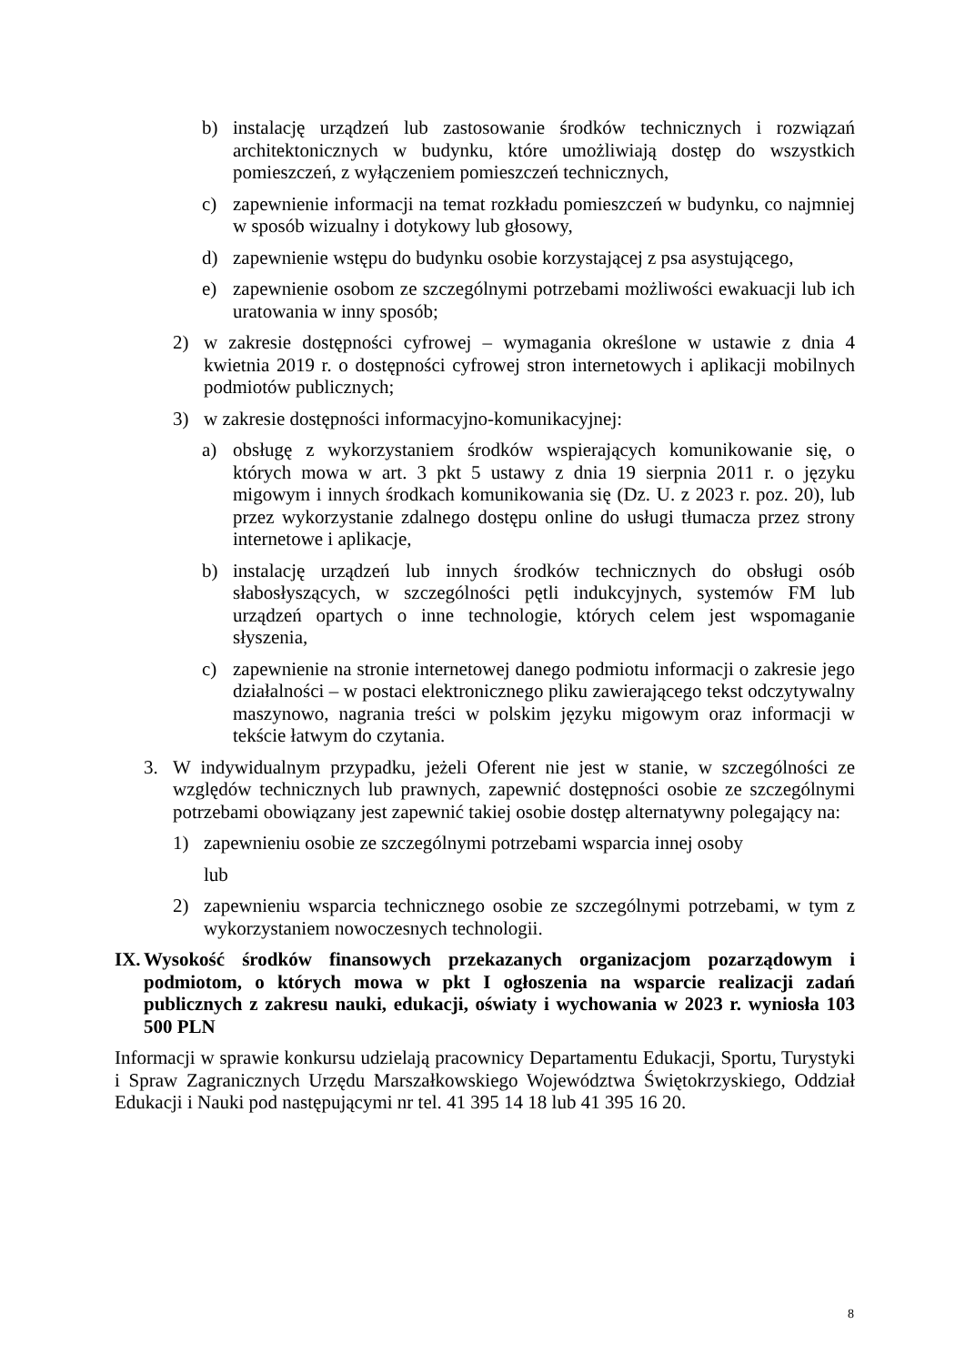b) instalację urządzeń lub zastosowanie środków technicznych i rozwiązań architektonicznych w budynku, które umożliwiają dostęp do wszystkich pomieszczeń, z wyłączeniem pomieszczeń technicznych,
c) zapewnienie informacji na temat rozkładu pomieszczeń w budynku, co najmniej w sposób wizualny i dotykowy lub głosowy,
d) zapewnienie wstępu do budynku osobie korzystającej z psa asystującego,
e) zapewnienie osobom ze szczególnymi potrzebami możliwości ewakuacji lub ich uratowania w inny sposób;
2) w zakresie dostępności cyfrowej – wymagania określone w ustawie z dnia 4 kwietnia 2019 r. o dostępności cyfrowej stron internetowych i aplikacji mobilnych podmiotów publicznych;
3) w zakresie dostępności informacyjno-komunikacyjnej:
a) obsługę z wykorzystaniem środków wspierających komunikowanie się, o których mowa w art. 3 pkt 5 ustawy z dnia 19 sierpnia 2011 r. o języku migowym i innych środkach komunikowania się (Dz. U. z 2023 r. poz. 20), lub przez wykorzystanie zdalnego dostępu online do usługi tłumacza przez strony internetowe i aplikacje,
b) instalację urządzeń lub innych środków technicznych do obsługi osób słabosłyszących, w szczególności pętli indukcyjnych, systemów FM lub urządzeń opartych o inne technologie, których celem jest wspomaganie słyszenia,
c) zapewnienie na stronie internetowej danego podmiotu informacji o zakresie jego działalności – w postaci elektronicznego pliku zawierającego tekst odczytywalny maszynowo, nagrania treści w polskim języku migowym oraz informacji w tekście łatwym do czytania.
3. W indywidualnym przypadku, jeżeli Oferent nie jest w stanie, w szczególności ze względów technicznych lub prawnych, zapewnić dostępności osobie ze szczególnymi potrzebami obowiązany jest zapewnić takiej osobie dostęp alternatywny polegający na:
1) zapewnieniu osobie ze szczególnymi potrzebami wsparcia innej osoby
lub
2) zapewnieniu wsparcia technicznego osobie ze szczególnymi potrzebami, w tym z wykorzystaniem nowoczesnych technologii.
IX. Wysokość środków finansowych przekazanych organizacjom pozarządowym i podmiotom, o których mowa w pkt I ogłoszenia na wsparcie realizacji zadań publicznych z zakresu nauki, edukacji, oświaty i wychowania w 2023 r. wyniosła 103 500 PLN
Informacji w sprawie konkursu udzielają pracownicy Departamentu Edukacji, Sportu, Turystyki i Spraw Zagranicznych Urzędu Marszałkowskiego Województwa Świętokrzyskiego, Oddział Edukacji i Nauki pod następującymi nr tel. 41 395 14 18 lub 41 395 16 20.
8